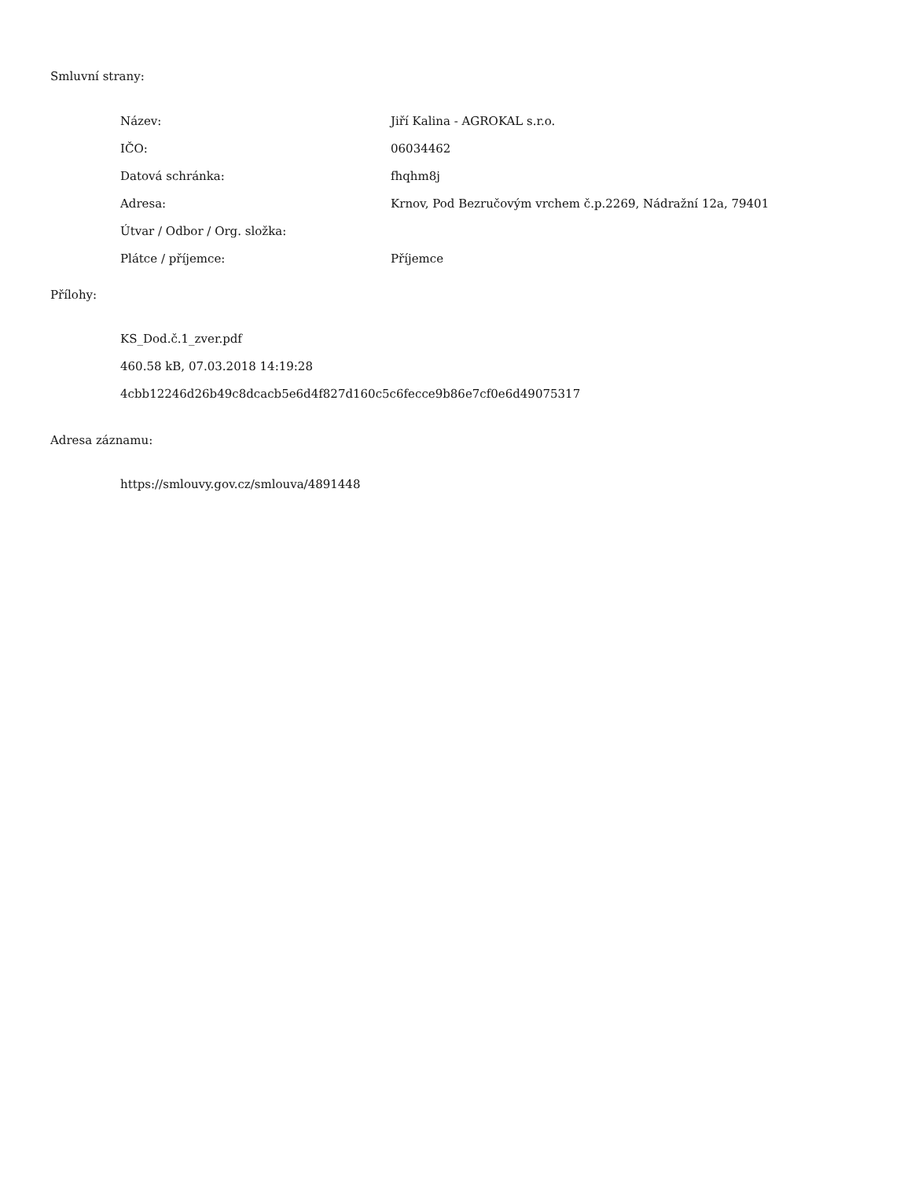Smluvní strany:
| Název: | Jiří Kalina - AGROKAL s.r.o. |
| IČO: | 06034462 |
| Datová schránka: | fhqhm8j |
| Adresa: | Krnov, Pod Bezručovým vrchem č.p.2269, Nádražní 12a, 79401 |
| Útvar / Odbor / Org. složka: | |
| Plátce / příjemce: | Příjemce |
Přílohy:
KS_Dod.č.1_zver.pdf
460.58 kB, 07.03.2018 14:19:28
4cbb12246d26b49c8dcacb5e6d4f827d160c5c6fecce9b86e7cf0e6d49075317
Adresa záznamu:
https://smlouvy.gov.cz/smlouva/4891448